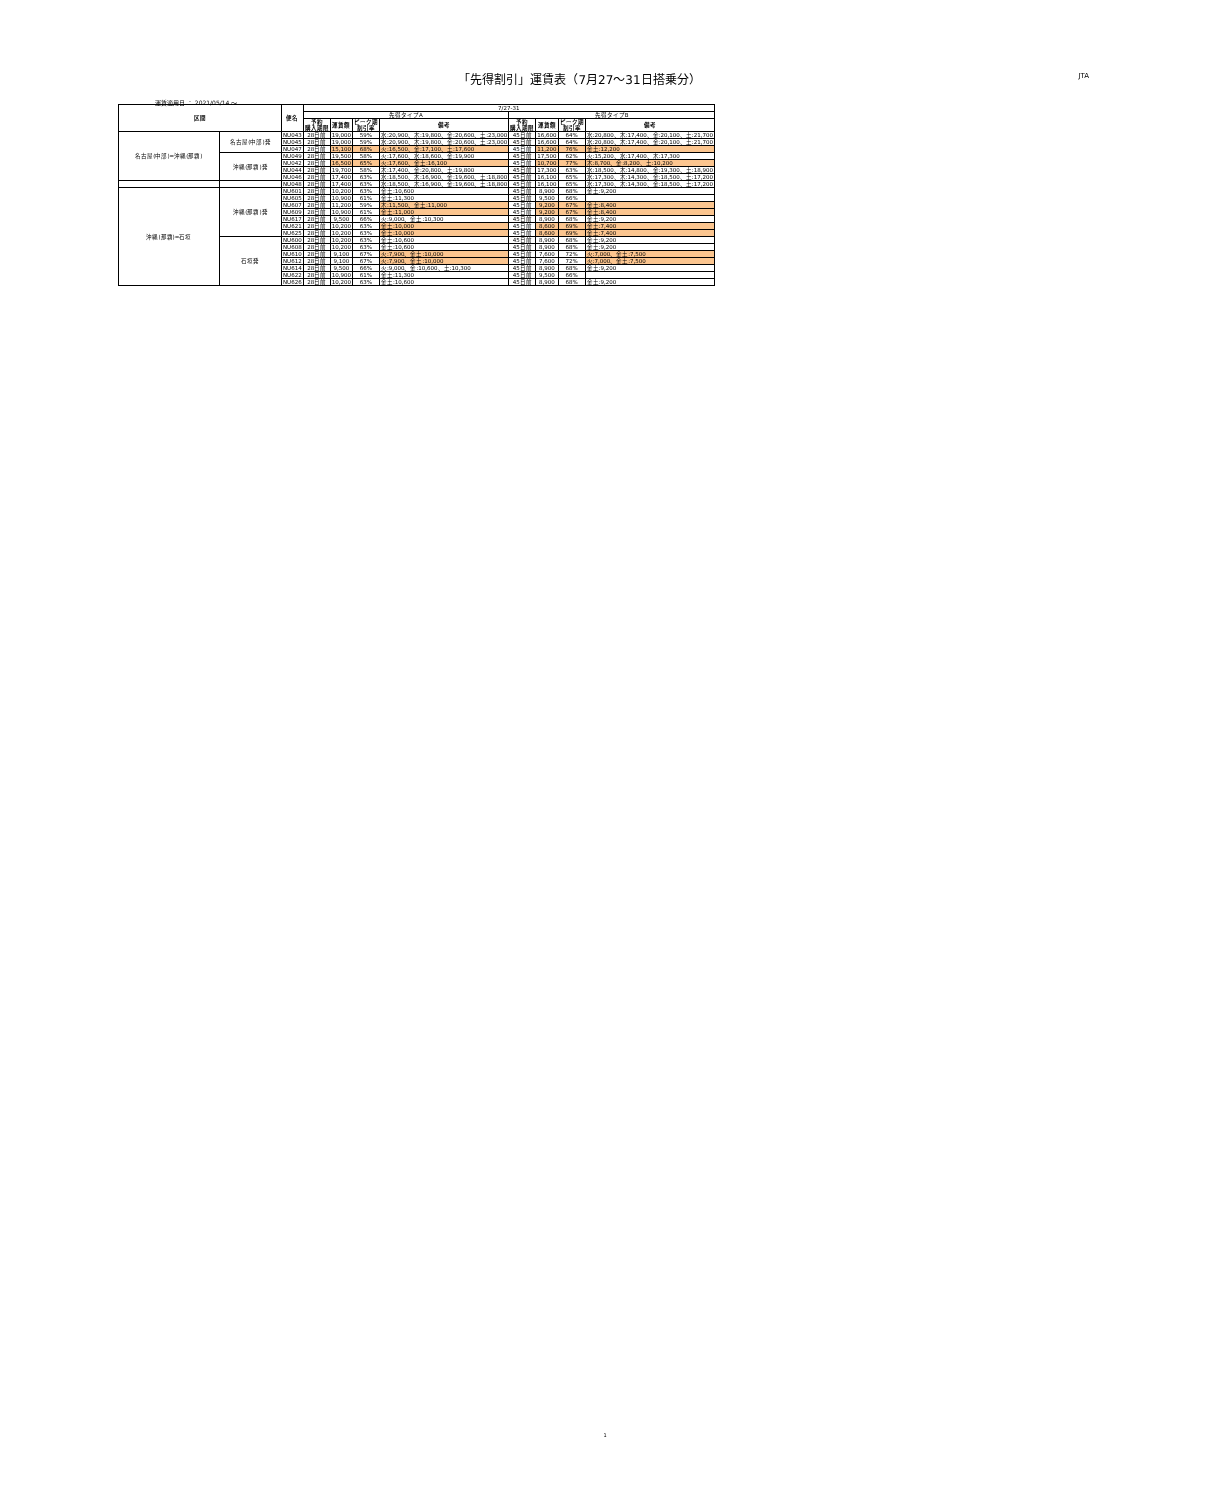「先得割引」運賃表（7月27～31日搭乗分） JTA
運賃適用日 ： 2021/05/14 ～
| 区間 | | 便名 | 7/27-31 | | | | | | | |
| | | | 先得タイプA | | | | 先得タイプB | | | |
| | | | 予約 購入期限 | 運賃額 | ピーク期 割引率 | 備考 | 予約 購入期限 | 運賃額 | ピーク期 割引率 | 備考 |
| 名古屋(中部)=沖縄(那覇) | 名古屋(中部)発 | NU043 | 28日前 | 19,000 | 59% | 水:20,900、木:19,800、金:20,600、土:23,000 | 45日前 | 16,600 | 64% | 水:20,800、木:17,400、金:20,100、土:21,700 |
| | | NU045 | 28日前 | 19,000 | 59% | 水:20,900、木:19,800、金:20,600、土:23,000 | 45日前 | 16,600 | 64% | 水:20,800、木:17,400、金:20,100、土:21,700 |
| | | NU047 | 28日前 | 15,100 | 68% | 火:16,500、金:17,100、土:17,600 | 45日前 | 11,200 | 76% | 金土:12,200 |
| | 沖縄(那覇)発 | NU049 | 28日前 | 19,500 | 58% | 火:17,600、水:18,600、金:19,900 | 45日前 | 17,500 | 62% | 火:15,200、水:17,400、木:17,300 |
| | | NU042 | 28日前 | 16,500 | 65% | 火:17,600、金土:16,100 | 45日前 | 10,700 | 77% | 木:8,700、金:8,200、土:10,200 |
| | | NU044 | 28日前 | 19,700 | 58% | 木:17,400、金:20,800、土:19,800 | 45日前 | 17,300 | 63% | 水:18,500、木:14,800、金:19,300、土:18,900 |
| | | NU046 | 28日前 | 17,400 | 63% | 水:18,500、木:16,900、金:19,600、土:18,800 | 45日前 | 16,100 | 65% | 水:17,300、木:14,300、金:18,500、土:17,200 |
| | | NU048 | 28日前 | 17,400 | 63% | 水:18,500、木:16,900、金:19,600、土:18,800 | 45日前 | 16,100 | 65% | 水:17,300、木:14,300、金:18,500、土:17,200 |
| 沖縄(那覇)=石垣 | 沖縄(那覇)発 | NU601 | 28日前 | 10,200 | 63% | 金土:10,600 | 45日前 | 8,900 | 68% | 金土:9,200 |
| | | NU605 | 28日前 | 10,900 | 61% | 金土:11,300 | 45日前 | 9,500 | 66% | |
| | | NU607 | 28日前 | 11,200 | 59% | 木:11,500、金土:11,000 | 45日前 | 9,200 | 67% | 金土:8,400 |
| | | NU609 | 28日前 | 10,900 | 61% | 金土:11,000 | 45日前 | 9,200 | 67% | 金土:8,400 |
| | | NU617 | 28日前 | 9,500 | 66% | 火:9,000、金土:10,300 | 45日前 | 8,900 | 68% | 金土:9,200 |
| | | NU621 | 28日前 | 10,200 | 63% | 金土:10,000 | 45日前 | 8,600 | 69% | 金土:7,400 |
| | | NU625 | 28日前 | 10,200 | 63% | 金土:10,000 | 45日前 | 8,600 | 69% | 金土:7,400 |
| | 石垣発 | NU600 | 28日前 | 10,200 | 63% | 金土:10,600 | 45日前 | 8,900 | 68% | 金土:9,200 |
| | | NU608 | 28日前 | 10,200 | 63% | 金土:10,600 | 45日前 | 8,900 | 68% | 金土:9,200 |
| | | NU610 | 28日前 | 9,100 | 67% | 火:7,900、金土:10,000 | 45日前 | 7,600 | 72% | 火:7,000、金土:7,500 |
| | | NU612 | 28日前 | 9,100 | 67% | 火:7,900、金土:10,000 | 45日前 | 7,600 | 72% | 火:7,000、金土:7,500 |
| | | NU614 | 28日前 | 9,500 | 66% | 火:9,000、金:10,600、土:10,300 | 45日前 | 8,900 | 68% | 金土:9,200 |
| | | NU622 | 28日前 | 10,900 | 61% | 金土:11,300 | 45日前 | 9,500 | 66% | |
| | | NU626 | 28日前 | 10,200 | 63% | 金土:10,600 | 45日前 | 8,900 | 68% | 金土:9,200 |
1